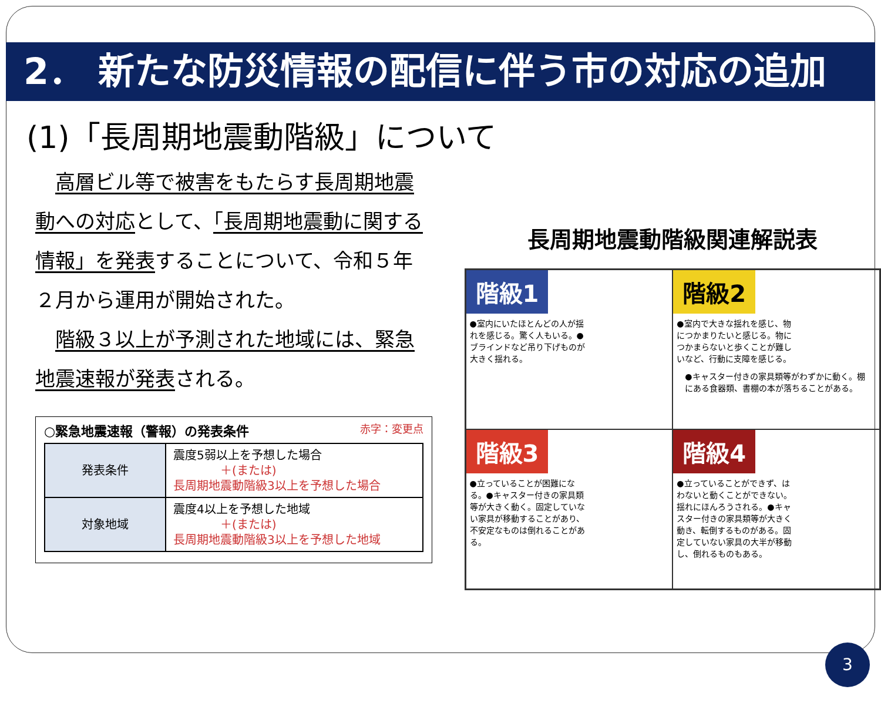2． 新たな防災情報の配信に伴う市の対応の追加
(1)「長周期地震動階級」について
　高層ビル等で被害をもたらす長周期地震動への対応として、「長周期地震動に関する情報」を発表することについて、令和５年２月から運用が開始された。
　階級３以上が予測された地域には、緊急地震速報が発表される。
○緊急地震速報（警報）の発表条件 赤字：変更点
| 発表条件 | 震度5弱以上を予想した場合 ＋(または) 長周期地震動階級3以上を予想した場合 |
| 対象地域 | 震度4以上を予想した地域 ＋(または) 長周期地震動階級3以上を予想した地域 |
長周期地震動階級関連解説表
階級1 ●室内にいたほとんどの人が揺れを感じる。驚く人もいる。●ブラインドなど吊り下げものが大きく揺れる。
階級2 ●室内で大きな揺れを感じ、物につかまりたいと感じる。物につかまらないと歩くことが難しいなど、行動に支障を感じる。
●キャスター付きの家具類等がわずかに動く。棚にある食器類、書棚の本が落ちることがある。
階級3 ●立っていることが困難になる。●キャスター付きの家具類等が大きく動く。固定していない家具が移動することがあり、不安定なものは倒れることがある。
階級4 ●立っていることができず、はわないと動くことができない。揺れにほんろうされる。●キャスター付きの家具類等が大きく動き、転倒するものがある。固定していない家具の大半が移動し、倒れるものもある。
3